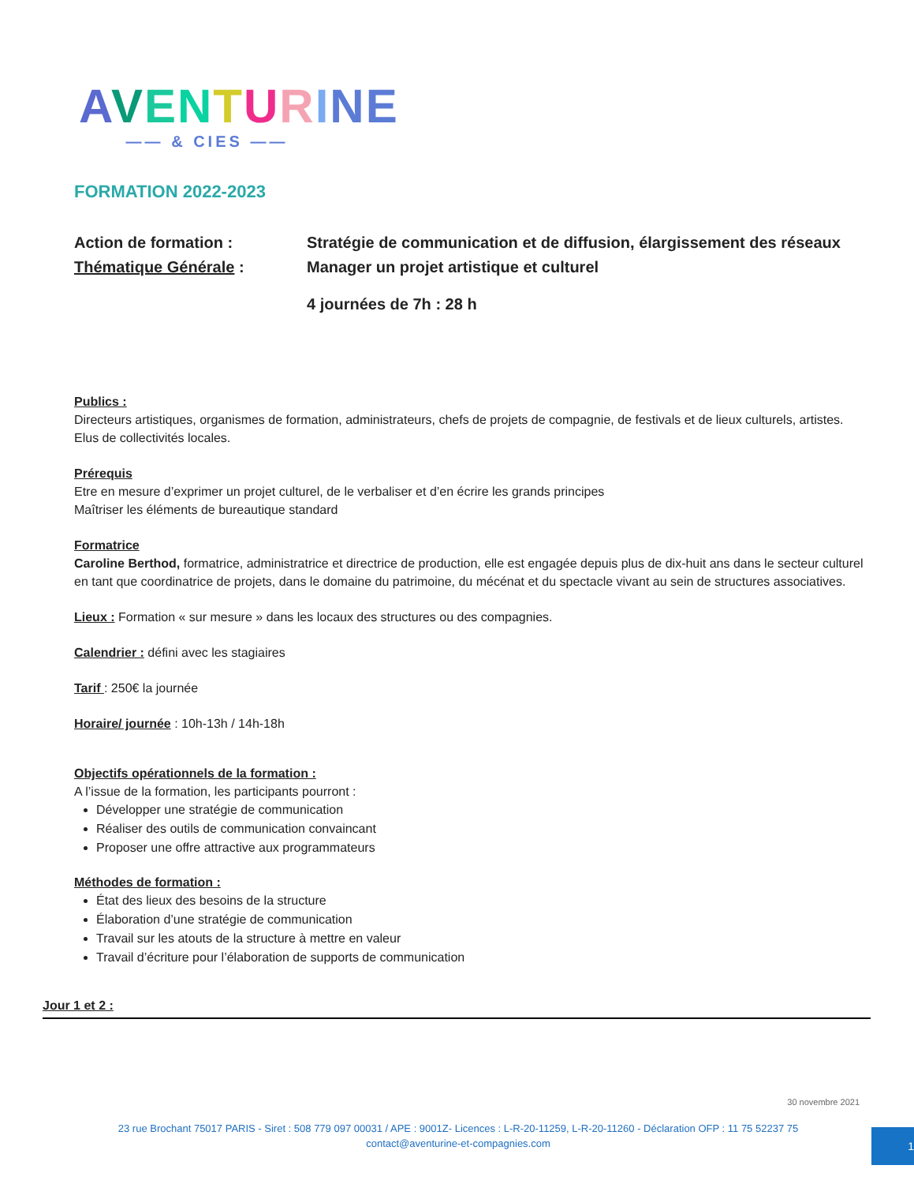AVENTURINE
—— & CIES ——
FORMATION 2022-2023
Action de formation : Stratégie de communication et de diffusion, élargissement des réseaux
Thématique Générale : Manager un projet artistique et culturel
4 journées de 7h : 28 h
Publics :
Directeurs artistiques, organismes de formation, administrateurs, chefs de projets de compagnie, de festivals et de lieux culturels, artistes. Elus de collectivités locales.
Prérequis
Etre en mesure d’exprimer un projet culturel, de le verbaliser et d’en écrire les grands principes
Maîtriser les éléments de bureautique standard
Formatrice
Caroline Berthod, formatrice, administratrice et directrice de production, elle est engagée depuis plus de dix-huit ans dans le secteur culturel en tant que coordinatrice de projets, dans le domaine du patrimoine, du mécénat et du spectacle vivant au sein de structures associatives.
Lieux : Formation « sur mesure » dans les locaux des structures ou des compagnies.
Calendrier : défini avec les stagiaires
Tarif : 250€ la journée
Horaire/ journée : 10h-13h / 14h-18h
Objectifs opérationnels de la formation :
A l’issue de la formation, les participants pourront :
Développer une stratégie de communication
Réaliser des outils de communication convaincant
Proposer une offre attractive aux programmateurs
Méthodes de formation :
État des lieux des besoins de la structure
Élaboration d’une stratégie de communication
Travail sur les atouts de la structure à mettre en valeur
Travail d’écriture pour l’élaboration de supports de communication
Jour 1 et 2 :
30 novembre 2021
23 rue Brochant 75017 PARIS - Siret : 508 779 097 00031 / APE : 9001Z- Licences : L-R-20-11259, L-R-20-11260 - Déclaration OFP : 11 75 52237 75
contact@aventurine-et-compagnies.com
1